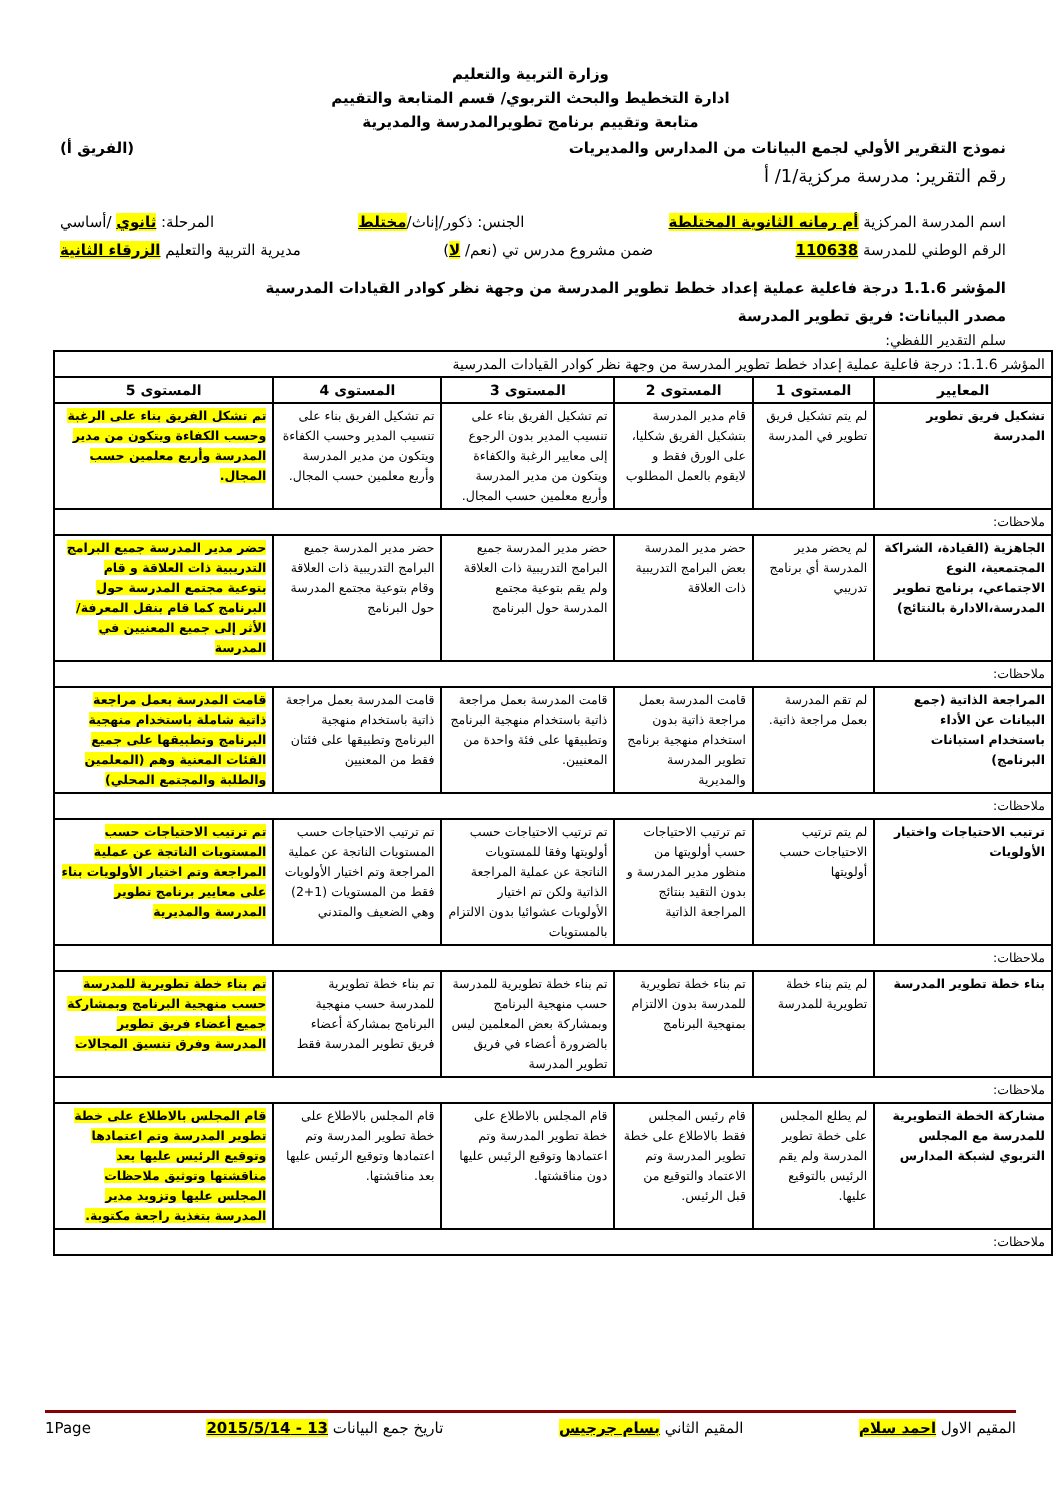وزارة التربية والتعليم
ادارة التخطيط والبحث التربوي/ قسم المتابعة والتقييم
متابعة وتقييم برنامج تطويرالمدرسة والمديرية
نموذج التقرير الأولي لجمع البيانات من المدارس والمديريات (الفريق أ)
رقم التقرير: مدرسة مركزية/1/ أ
اسم المدرسة المركزية أم رمانه الثانوية المختلطة الجنس: ذكور/إناث/مختلط المرحلة: ثانوي /أساسي
الرقم الوطني للمدرسة 110638 ضمن مشروع مدرس تي (نعم/ لا) مديرية التربية والتعليم الزرقاء الثانية
المؤشر 1.1.6 درجة فاعلية عملية إعداد خطط تطوير المدرسة من وجهة نظر كوادر القيادات المدرسية
مصدر البيانات: فريق تطوير المدرسة
سلم التقدير اللفظي:
| المؤشر 1.1.6: درجة فاعلية عملية إعداد خطط تطوير المدرسة من وجهة نظر كوادر القيادات المدرسية | | | | | |
| المعايير | المستوى 1 | المستوى 2 | المستوى 3 | المستوى 4 | المستوى 5 |
| تشكيل فريق تطوير المدرسة | لم يتم تشكيل فريق تطوير في المدرسة | قام مدير المدرسة بتشكيل الفريق شكليا، على الورق فقط و لايقوم بالعمل المطلوب | تم تشكيل الفريق بناء على تنسيب المدير بدون الرجوع إلى معايير الرغبة والكفاءة ويتكون من مدير المدرسة وأربع معلمين حسب المجال. | تم تشكيل الفريق بناء على تنسيب المدير وحسب الكفاءة ويتكون من مدير المدرسة وأربع معلمين حسب المجال. | تم تشكل الفريق بناء على الرغبة وحسب الكفاءة ويتكون من مدير المدرسة وأربع معلمين حسب المجال. |
| ملاحظات: | | | | | |
| الجاهزية (القيادة، الشراكة المجتمعية، النوع الاجتماعي، برنامج تطوير المدرسة،الادارة بالنتائج) | لم يحضر مدير المدرسة أي برنامج تدريبي | حضر مدير المدرسة بعض البرامج التدريبية ذات العلاقة | حضر مدير المدرسة جميع البرامج التدريبية ذات العلاقة ولم يقم بتوعية مجتمع المدرسة حول البرنامج | حضر مدير المدرسة جميع البرامج التدريبية ذات العلاقة وقام بتوعية مجتمع المدرسة حول البرنامج | حضر مدير المدرسة جميع البرامج التدريبية ذات العلاقة و قام بتوعية مجتمع المدرسة حول البرنامج كما قام بنقل المعرفة/الأثر إلى جميع المعنيين في المدرسة |
| ملاحظات: | | | | | |
| المراجعة الذاتية (جمع البيانات عن الأداء باستخدام استبانات البرنامج) | لم تقم المدرسة بعمل مراجعة ذاتية. | قامت المدرسة بعمل مراجعة ذاتية بدون استخدام منهجية برنامج تطوير المدرسة والمديرية | قامت المدرسة بعمل مراجعة ذاتية باستخدام منهجية البرنامج وتطبيقها على فئة واحدة من المعنيين. | قامت المدرسة بعمل مراجعة ذاتية باستخدام منهجية البرنامج وتطبيقها على فئتان فقط من المعنيين | قامت المدرسة بعمل مراجعة ذاتية شاملة باستخدام منهجية البرنامج وتطبيقها على جميع الفئات المعنية وهم (المعلمين والطلبة والمجتمع المحلي) |
| ملاحظات: | | | | | |
| ترتيب الاحتياجات واختيار الأولويات | لم يتم ترتيب الاحتياجات حسب أولويتها | تم ترتيب الاحتياجات حسب أولويتها من منظور مدير المدرسة و بدون التقيد بنتائج المراجعة الذاتية | تم ترتيب الاحتياجات حسب أولويتها وفقا للمستويات الناتجة عن عملية المراجعة الذاتية ولكن تم اختيار الأولويات عشوائيا بدون الالتزام بالمستويات | تم ترتيب الاحتياجات حسب المستويات الناتجة عن عملية المراجعة وتم اختيار الأولويات فقط من المستويات (1+2) وهي الضعيف والمتدني | تم ترتيب الاحتياجات حسب المستويات الناتجة عن عملية المراجعة وتم اختيار الأولويات بناء على معايير برنامج تطوير المدرسة والمديرية |
| ملاحظات: | | | | | |
| بناء خطة تطوير المدرسة | لم يتم بناء خطة تطويرية للمدرسة | تم بناء خطة تطويرية للمدرسة بدون الالتزام بمنهجية البرنامج | تم بناء خطة تطويرية للمدرسة حسب منهجية البرنامج وبمشاركة بعض المعلمين ليس بالضرورة أعضاء في فريق تطوير المدرسة | تم بناء خطة تطويرية للمدرسة حسب منهجية البرنامج بمشاركة أعضاء فريق تطوير المدرسة فقط | تم بناء خطة تطويرية للمدرسة حسب منهجية البرنامج وبمشاركة جميع أعضاء فريق تطوير المدرسة وفرق تنسيق المجالات |
| ملاحظات: | | | | | |
| مشاركة الخطة التطويرية للمدرسة مع المجلس التربوي لشبكة المدارس | لم يطلع المجلس على خطة تطوير المدرسة ولم يقم الرئيس بالتوقيع عليها. | قام رئيس المجلس فقط بالاطلاع على خطة تطوير المدرسة وتم الاعتماد والتوقيع من قبل الرئيس. | قام المجلس بالاطلاع على خطة تطوير المدرسة وتم اعتمادها وتوقيع الرئيس عليها دون مناقشتها. | قام المجلس بالاطلاع على خطة تطوير المدرسة وتم اعتمادها وتوقيع الرئيس عليها بعد مناقشتها. | قام المجلس بالاطلاع على خطة تطوير المدرسة وتم اعتمادها وتوقيع الرئيس عليها بعد مناقشتها وتوثيق ملاحظات المجلس عليها وتزويد مدير المدرسة بتغذية راجعة مكتوبة. |
| ملاحظات: | | | | | |
المقيم الاول احمد سلام المقيم الثاني بسام جرجيس تاريخ جمع البيانات 13 - 2015/5/14 1Page